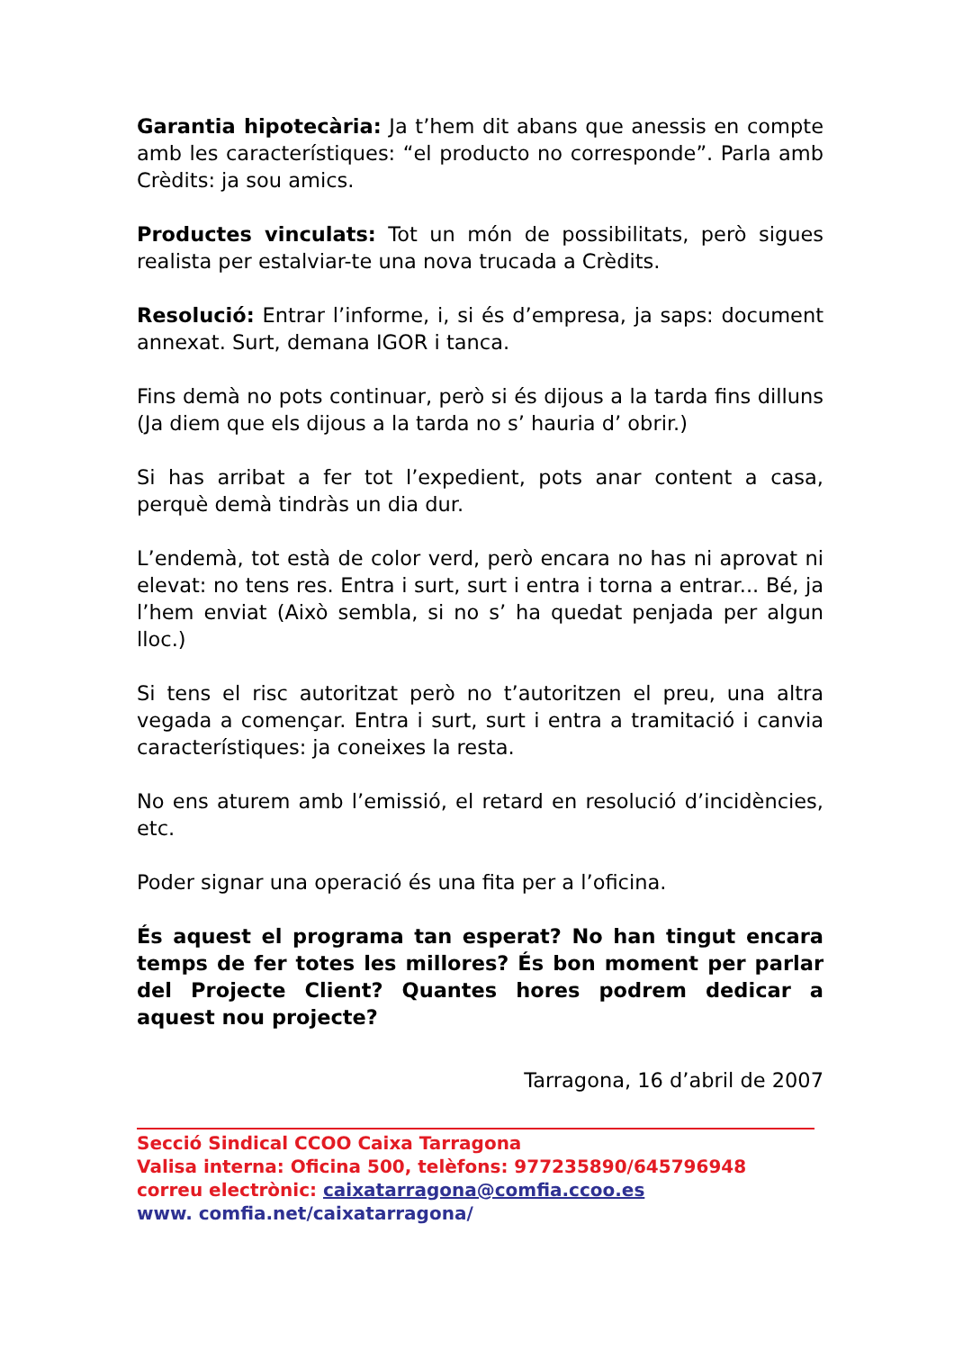Garantia hipotecària: Ja t’hem dit abans que anessis en compte amb les característiques: “el producto no corresponde”. Parla amb Crèdits: ja sou amics.
Productes vinculats: Tot un món de possibilitats, però sigues realista per estalviar-te una nova trucada a Crèdits.
Resolució: Entrar l’informe, i, si és d’empresa, ja saps: document annexat. Surt, demana IGOR i tanca.
Fins demà no pots continuar, però si és dijous a la tarda fins dilluns (Ja diem que els dijous a la tarda no s’ hauria d’ obrir.)
Si has arribat a fer tot l’expedient, pots anar content a casa, perquè demà tindràs un dia dur.
L’endemà, tot està de color verd, però encara no has ni aprovat ni elevat: no tens res. Entra i surt, surt i entra i torna a entrar... Bé, ja l’hem enviat (Això sembla, si no s’ ha quedat penjada per algun lloc.)
Si tens el risc autoritzat però no t’autoritzen el preu, una altra vegada a començar. Entra i surt, surt i entra a tramitació i canvia característiques: ja coneixes la resta.
No ens aturem amb l’emissió, el retard en resolució d’incidències, etc.
Poder signar una operació és una fita per a l’oficina.
És aquest el programa tan esperat? No han tingut encara temps de fer totes les millores? És bon moment per parlar del Projecte Client? Quantes hores podrem dedicar a aquest nou projecte?
Tarragona, 16 d’abril de 2007
Secció Sindical CCOO Caixa Tarragona
Valisa interna: Oficina 500, telèfons: 977235890/645796948
correu electrònic: caixatarragona@comfia.ccoo.es
www. comfia.net/caixatarragona/